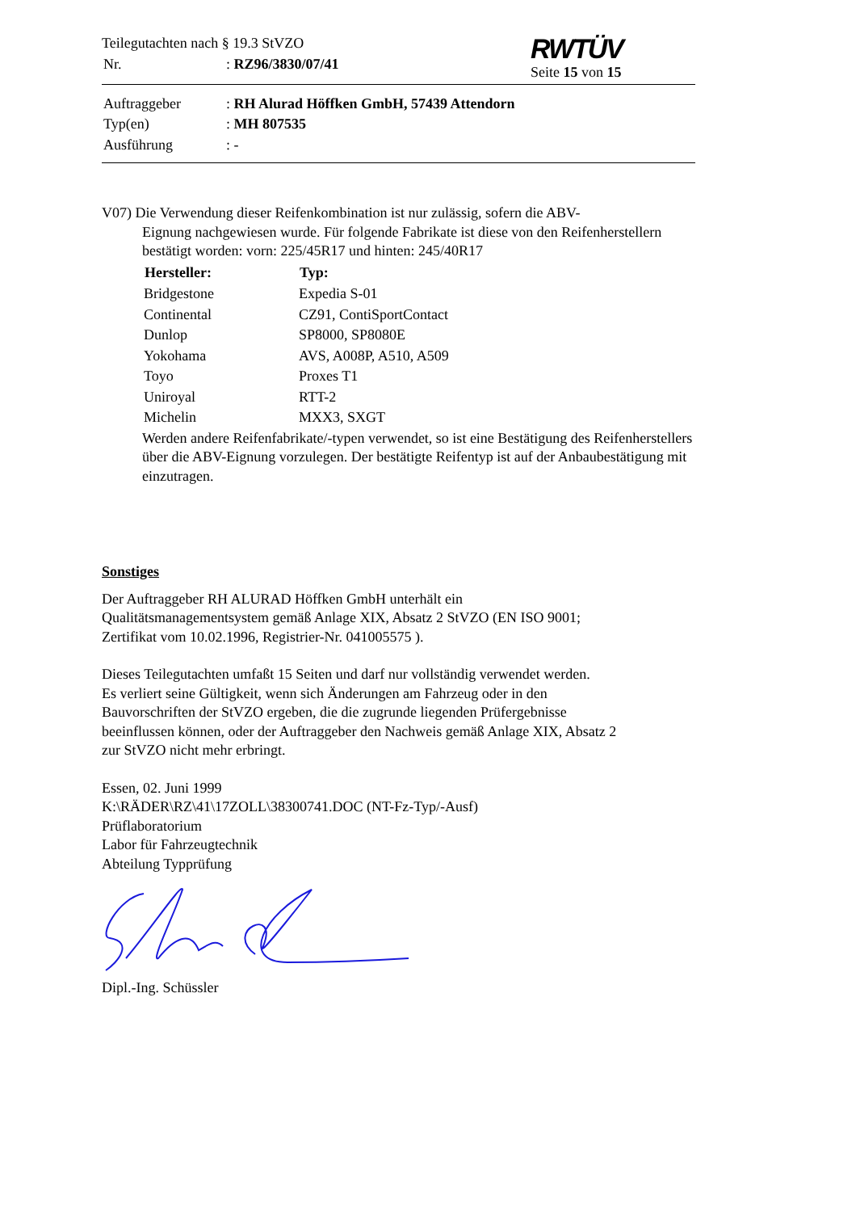Teilegutachten nach § 19.3 StVZO
| Nr. | : RZ96/3830/07/41 |
RWTÜV
Seite 15 von 15
| Auftraggeber | : RH Alurad Höffken GmbH, 57439 Attendorn |
| Typ(en) | : MH 807535 |
| Ausführung | : - |
V07) Die Verwendung dieser Reifenkombination ist nur zulässig, sofern die ABV-
Eignung nachgewiesen wurde. Für folgende Fabrikate ist diese von den Reifenherstellern bestätigt worden: vorn: 225/45R17 und hinten: 245/40R17
| Hersteller: | Typ: |
| --- | --- |
| Bridgestone | Expedia S-01 |
| Continental | CZ91, ContiSportContact |
| Dunlop | SP8000, SP8080E |
| Yokohama | AVS, A008P, A510, A509 |
| Toyo | Proxes T1 |
| Uniroyal | RTT-2 |
| Michelin | MXX3, SXGT |
Werden andere Reifenfabrikate/-typen verwendet, so ist eine Bestätigung des Reifenherstellers über die ABV-Eignung vorzulegen. Der bestätigte Reifentyp ist auf der Anbaubestätigung mit einzutragen.
Sonstiges
Der Auftraggeber RH ALURAD Höffken GmbH unterhält ein
Qualitätsmanagementsystem gemäß Anlage XIX, Absatz 2 StVZO (EN ISO 9001;
Zertifikat vom 10.02.1996, Registrier-Nr. 041005575 ).
Dieses Teilegutachten umfaßt 15 Seiten und darf nur vollständig verwendet werden.
Es verliert seine Gültigkeit, wenn sich Änderungen am Fahrzeug oder in den
Bauvorschriften der StVZO ergeben, die die zugrunde liegenden Prüfergebnisse
beeinflussen können, oder der Auftraggeber den Nachweis gemäß Anlage XIX, Absatz 2
zur StVZO nicht mehr erbringt.
Essen, 02. Juni 1999
K:\RÄDER\RZ\41\17ZOLL\38300741.DOC (NT-Fz-Typ/-Ausf)
Prüflaboratorium
Labor für Fahrzeugtechnik
Abteilung Typprüfung
Dipl.-Ing. Schüssler